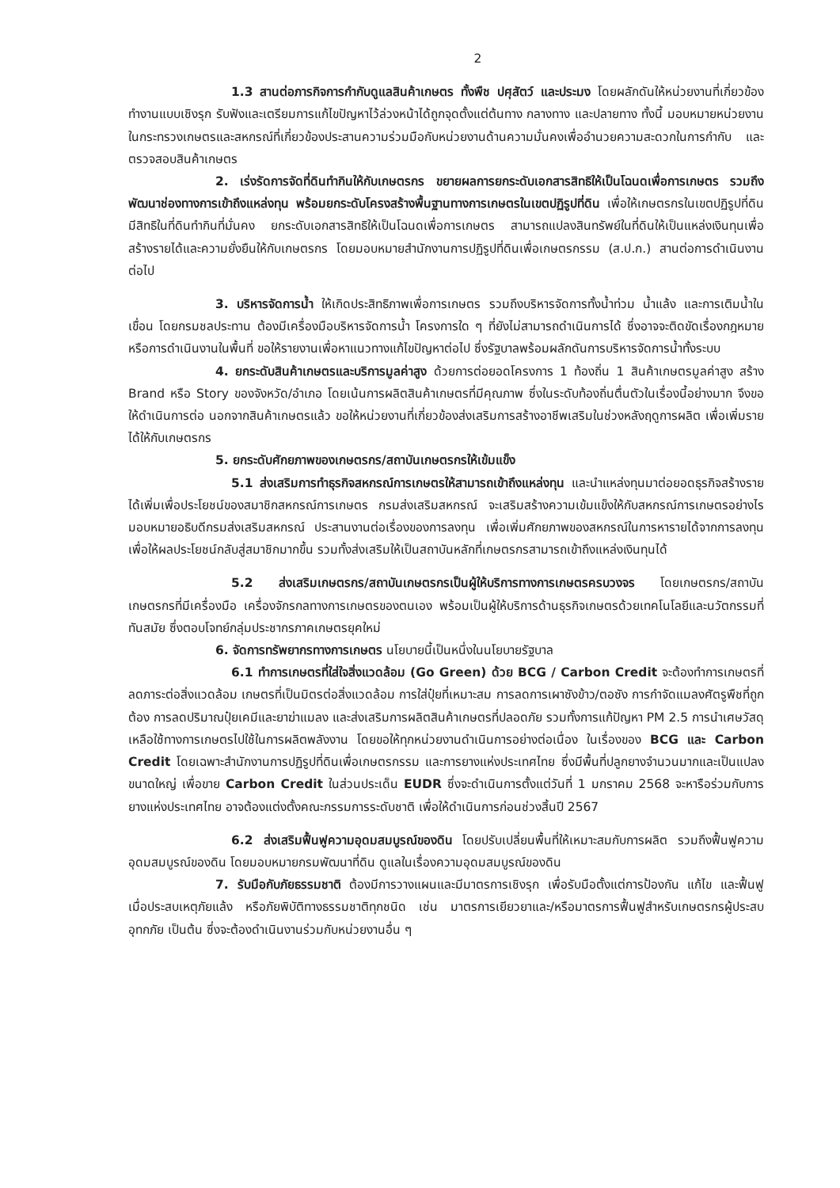2
1.3 สานต่อภารกิจการกำกับดูแลสินค้าเกษตร ทั้งพืช ปศุสัตว์ และประมง โดยผลักดันให้หน่วยงานที่เกี่ยวข้องทำงานแบบเชิงรุก รับฟังและเตรียมการแก้ไขปัญหาไว้ล่วงหน้าได้ถูกจุดตั้งแต่ต้นทาง กลางทาง และปลายทาง ทั้งนี้ มอบหมายหน่วยงานในกระทรวงเกษตรและสหกรณ์ที่เกี่ยวข้องประสานความร่วมมือกับหน่วยงานด้านความมั่นคงเพื่ออำนวยความสะดวกในการกำกับ และตรวจสอบสินค้าเกษตร
2. เร่งรัดการจัดที่ดินทำกินให้กับเกษตรกร ขยายผลการยกระดับเอกสารสิทธิให้เป็นโฉนดเพื่อการเกษตร รวมถึงพัฒนาช่องทางการเข้าถึงแหล่งทุน พร้อมยกระดับโครงสร้างพื้นฐานทางการเกษตรในเขตปฏิรูปที่ดิน เพื่อให้เกษตรกรในเขตปฏิรูปที่ดินมีสิทธิในที่ดินทำกินที่มั่นคง ยกระดับเอกสารสิทธิให้เป็นโฉนดเพื่อการเกษตร สามารถแปลงสินทรัพย์ในที่ดินให้เป็นแหล่งเงินทุนเพื่อสร้างรายได้และความยั่งยืนให้กับเกษตรกร โดยมอบหมายสำนักงานการปฏิรูปที่ดินเพื่อเกษตรกรรม (ส.ป.ก.) สานต่อการดำเนินงานต่อไป
3. บริหารจัดการน้ำ ให้เกิดประสิทธิภาพเพื่อการเกษตร รวมถึงบริหารจัดการทั้งน้ำท่วม น้ำแล้ง และการเติมน้ำในเขื่อน โดยกรมชลประทาน ต้องมีเครื่องมือบริหารจัดการน้ำ โครงการใด ๆ ที่ยังไม่สามารถดำเนินการได้ ซึ่งอาจจะติดขัดเรื่องกฎหมาย หรือการดำเนินงานในพื้นที่ ขอให้รายงานเพื่อหาแนวทางแก้ไขปัญหาต่อไป ซึ่งรัฐบาลพร้อมผลักดันการบริหารจัดการน้ำทั้งระบบ
4. ยกระดับสินค้าเกษตรและบริการมูลค่าสูง ด้วยการต่อยอดโครงการ 1 ท้องถิ่น 1 สินค้าเกษตรมูลค่าสูง สร้าง Brand หรือ Story ของจังหวัด/อำเภอ โดยเน้นการผลิตสินค้าเกษตรที่มีคุณภาพ ซึ่งในระดับท้องถิ่นตื่นตัวในเรื่องนี้อย่างมาก จึงขอให้ดำเนินการต่อ นอกจากสินค้าเกษตรแล้ว ขอให้หน่วยงานที่เกี่ยวข้องส่งเสริมการสร้างอาชีพเสริมในช่วงหลังฤดูการผลิต เพื่อเพิ่มรายได้ให้กับเกษตรกร
5. ยกระดับศักยภาพของเกษตรกร/สถาบันเกษตรกรให้เข้มแข็ง
5.1 ส่งเสริมการทำธุรกิจสหกรณ์การเกษตรให้สามารถเข้าถึงแหล่งทุน และนำแหล่งทุนมาต่อยอดธุรกิจสร้างรายได้เพิ่มเพื่อประโยชน์ของสมาชิกสหกรณ์การเกษตร กรมส่งเสริมสหกรณ์ จะเสริมสร้างความเข้มแข็งให้กับสหกรณ์การเกษตรอย่างไร มอบหมายอธิบดีกรมส่งเสริมสหกรณ์ ประสานงานต่อเรื่องของการลงทุน เพื่อเพิ่มศักยภาพของสหกรณ์ในการหารายได้จากการลงทุนเพื่อให้ผลประโยชน์กลับสู่สมาชิกมากขึ้น รวมทั้งส่งเสริมให้เป็นสถาบันหลักที่เกษตรกรสามารถเข้าถึงแหล่งเงินทุนได้
5.2 ส่งเสริมเกษตรกร/สถาบันเกษตรกรเป็นผู้ให้บริการทางการเกษตรครบวงจร โดยเกษตรกร/สถาบันเกษตรกรที่มีเครื่องมือ เครื่องจักรกลทางการเกษตรของตนเอง พร้อมเป็นผู้ให้บริการด้านธุรกิจเกษตรด้วยเทคโนโลยีและนวัตกรรมที่ทันสมัย ซึ่งตอบโจทย์กลุ่มประชากรภาคเกษตรยุคใหม่
6. จัดการทรัพยากรทางการเกษตร นโยบายนี้เป็นหนึ่งในนโยบายรัฐบาล
6.1 ทำการเกษตรที่ใส่ใจสิ่งแวดล้อม (Go Green) ด้วย BCG / Carbon Credit จะต้องทำการเกษตรที่ลดภาระต่อสิ่งแวดล้อม เกษตรที่เป็นมิตรต่อสิ่งแวดล้อม การใส่ปุ๋ยที่เหมาะสม การลดการเผาซังข้าว/ตอซัง การกำจัดแมลงศัตรูพืชที่ถูกต้อง การลดปริมาณปุ๋ยเคมีและยาฆ่าแมลง และส่งเสริมการผลิตสินค้าเกษตรที่ปลอดภัย รวมทั้งการแก้ปัญหา PM 2.5 การนำเศษวัสดุเหลือใช้ทางการเกษตรไปใช้ในการผลิตพลังงาน โดยขอให้ทุกหน่วยงานดำเนินการอย่างต่อเนื่อง ในเรื่องของ BCG และ Carbon Credit โดยเฉพาะสำนักงานการปฏิรูปที่ดินเพื่อเกษตรกรรม และการยางแห่งประเทศไทย ซึ่งมีพื้นที่ปลูกยางจำนวนมากและเป็นแปลงขนาดใหญ่ เพื่อขาย Carbon Credit ในส่วนประเด็น EUDR ซึ่งจะดำเนินการตั้งแต่วันที่ 1 มกราคม 2568 จะหารือร่วมกับการยางแห่งประเทศไทย อาจต้องแต่งตั้งคณะกรรมการระดับชาติ เพื่อให้ดำเนินการก่อนช่วงสิ้นปี 2567
6.2 ส่งเสริมฟื้นฟูความอุดมสมบูรณ์ของดิน โดยปรับเปลี่ยนพื้นที่ให้เหมาะสมกับการผลิต รวมถึงฟื้นฟูความอุดมสมบูรณ์ของดิน โดยมอบหมายกรมพัฒนาที่ดิน ดูแลในเรื่องความอุดมสมบูรณ์ของดิน
7. รับมือกับภัยธรรมชาติ ต้องมีการวางแผนและมีมาตรการเชิงรุก เพื่อรับมือตั้งแต่การป้องกัน แก้ไข และฟื้นฟู เมื่อประสบเหตุภัยแล้ง หรือภัยพิบัติทางธรรมชาติทุกชนิด เช่น มาตรการเยียวยาและ/หรือมาตรการฟื้นฟูสำหรับเกษตรกรผู้ประสบอุทกภัย เป็นต้น ซึ่งจะต้องดำเนินงานร่วมกับหน่วยงานอื่น ๆ